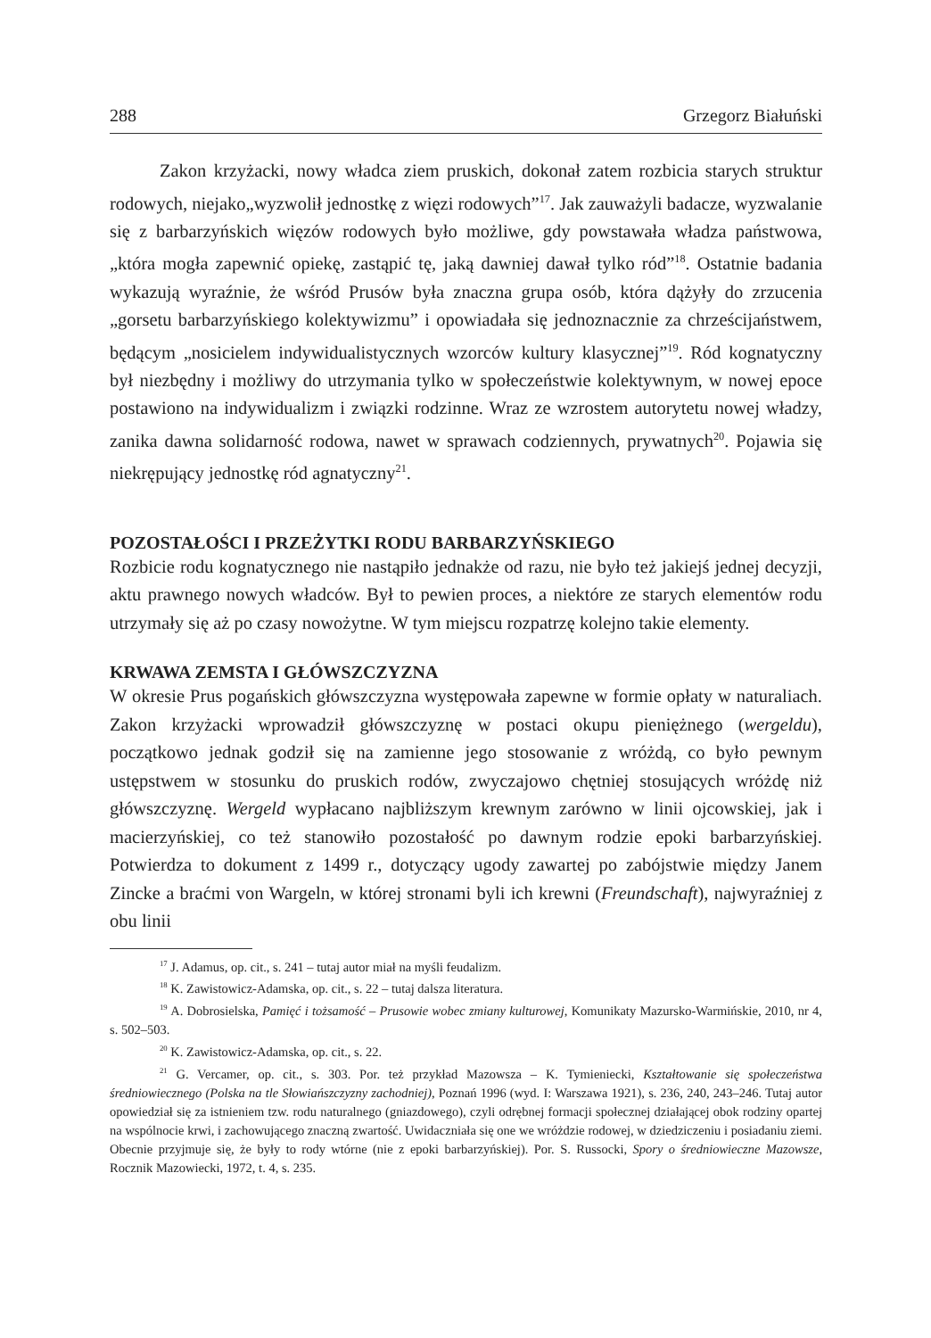288 Grzegorz Białuński
Zakon krzyżacki, nowy władca ziem pruskich, dokonał zatem rozbicia starych struktur rodowych, niejako„wyzwolił jednostkę z więzi rodowych”<sup>17</sup>. Jak zauważyli badacze, wyzwalanie się z barbarzyńskich więzów rodowych było możliwe, gdy powstawała władza państwowa, „która mogła zapewnić opiekę, zastąpić tę, jaką dawniej dawał tylko ród”<sup>18</sup>. Ostatnie badania wykazują wyraźnie, że wśród Prusów była znaczna grupa osób, która dążyły do zrzucenia „gorsetu barbarzyńskiego kolektywizmu” i opowiadała się jednoznacznie za chrześcijaństwem, będącym „nosicielem indywidualistycznych wzorców kultury klasycznej”<sup>19</sup>. Ród kognatyczny był niezbędny i możliwy do utrzymania tylko w społeczeństwie kolektywnym, w nowej epoce postawiono na indywidualizm i związki rodzinne. Wraz ze wzrostem autorytetu nowej władzy, zanika dawna solidarność rodowa, nawet w sprawach codziennych, prywatnych<sup>20</sup>. Pojawia się niekrępujący jednostkę ród agnatyczny<sup>21</sup>.
POZOSTAŁOŚCI I PRZEŻYTKI RODU BARBARZYŃSKIEGO
Rozbicie rodu kognatycznego nie nastąpiło jednakże od razu, nie było też jakiejś jednej decyzji, aktu prawnego nowych władców. Był to pewien proces, a niektóre ze starych elementów rodu utrzymały się aż po czasy nowożytne. W tym miejscu rozpatrzę kolejno takie elementy.
KRWAWA ZEMSTA I GŁÓWSZCZYZNA
W okresie Prus pogańskich główszczyzna występowała zapewne w formie opłaty w naturaliach. Zakon krzyżacki wprowadził główszczyznę w postaci okupu pieniężnego (wergeldu), początkowo jednak godził się na zamienne jego stosowanie z wróżdą, co było pewnym ustępstwem w stosunku do pruskich rodów, zwyczajowo chętniej stosujących wróżdę niż główszczyznę. Wergeld wypłacano najbliższym krewnym zarówno w linii ojcowskiej, jak i macierzyńskiej, co też stanowiło pozostałość po dawnym rodzie epoki barbarzyńskiej. Potwierdza to dokument z 1499 r., dotyczący ugody zawartej po zabójstwie między Janem Zincke a braćmi von Wargeln, w której stronami byli ich krewni (Freundschaft), najwyraźniej z obu linii
<sup>17</sup> J. Adamus, op. cit., s. 241 – tutaj autor miał na myśli feudalizm.
<sup>18</sup> K. Zawistowicz-Adamska, op. cit., s. 22 – tutaj dalsza literatura.
<sup>19</sup> A. Dobrosielska, Pamięć i tożsamość – Prusowie wobec zmiany kulturowej, Komunikaty Mazursko-Warmińskie, 2010, nr 4, s. 502–503.
<sup>20</sup> K. Zawistowicz-Adamska, op. cit., s. 22.
<sup>21</sup> G. Vercamer, op. cit., s. 303. Por. też przykład Mazowsza – K. Tymieniecki, Kształtowanie się społeczeństwa średniowiecznego (Polska na tle Słowiańszczyzny zachodniej), Poznań 1996 (wyd. I: Warszawa 1921), s. 236, 240, 243–246. Tutaj autor opowiedział się za istnieniem tzw. rodu naturalnego (gniazdowego), czyli odrębnej formacji społecznej działającej obok rodziny opartej na wspólnocie krwi, i zachowującego znaczną zwartość. Uwidaczniała się one we wróżdzie rodowej, w dziedziczeniu i posiadaniu ziemi. Obecnie przyjmuje się, że były to rody wtórne (nie z epoki barbarzyńskiej). Por. S. Russocki, Spory o średniowieczne Mazowsze, Rocznik Mazowiecki, 1972, t. 4, s. 235.